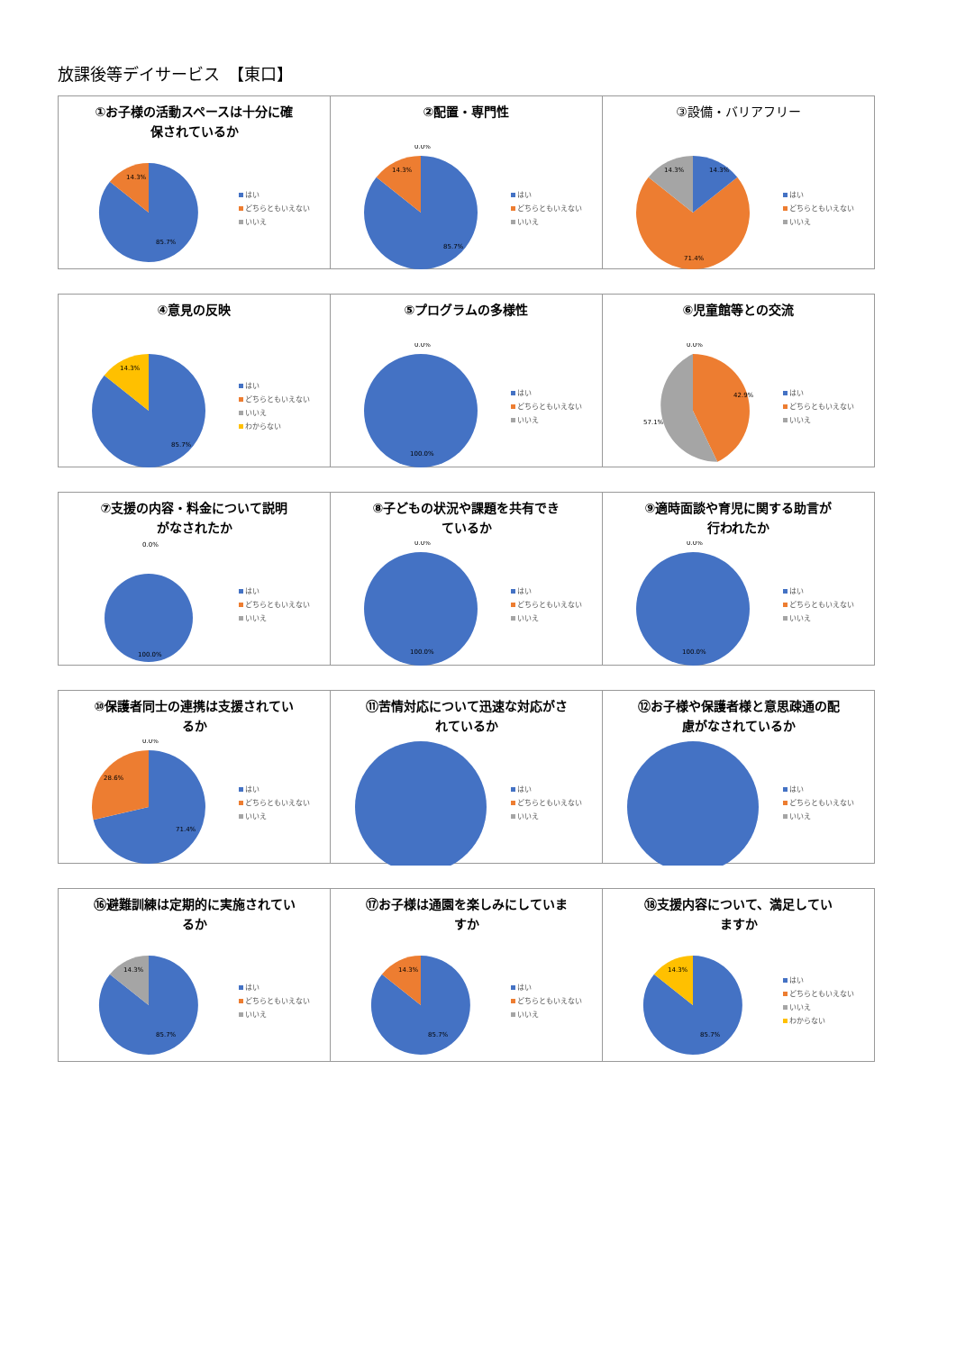放課後等デイサービス　【東口】
①お子様の活動スペースは十分に確
保されているか
14.3%
85.7%
はい
どちらともいえない
いいえ
②配置・専門性
0.0%
14.3%
85.7%
はい
どちらともいえない
いいえ
③設備・バリアフリー
14.3%
14.3%
71.4%
はい
どちらともいえない
いいえ
④意見の反映
14.3%
85.7%
はい
どちらともいえない
いいえ
わからない
⑤プログラムの多様性
0.0%
100.0%
はい
どちらともいえない
いいえ
⑥児童館等との交流
0.0%
42.9%
57.1%
はい
どちらともいえない
いいえ
⑦支援の内容・料金について説明
がなされたか
0.0%
100.0%
はい
どちらともいえない
いいえ
⑧子どもの状況や課題を共有でき
ているか
0.0%
100.0%
はい
どちらともいえない
いいえ
⑨適時面談や育児に関する助言が
行われたか
0.0%
100.0%
はい
どちらともいえない
いいえ
⑩保護者同士の連携は支援されてい
るか
0.0%
28.6%
71.4%
はい
どちらともいえない
いいえ
⑪苦情対応について迅速な対応がさ
れているか
はい
どちらともいえない
いいえ
⑫お子様や保護者様と意思疎通の配
慮がなされているか
はい
どちらともいえない
いいえ
⑯避難訓練は定期的に実施されてい
るか
14.3%
85.7%
はい
どちらともいえない
いいえ
⑰お子様は通園を楽しみにしていま
すか
14.3%
85.7%
はい
どちらともいえない
いいえ
⑱支援内容について、満足してい
ますか
14.3%
85.7%
はい
どちらともいえない
いいえ
わからない